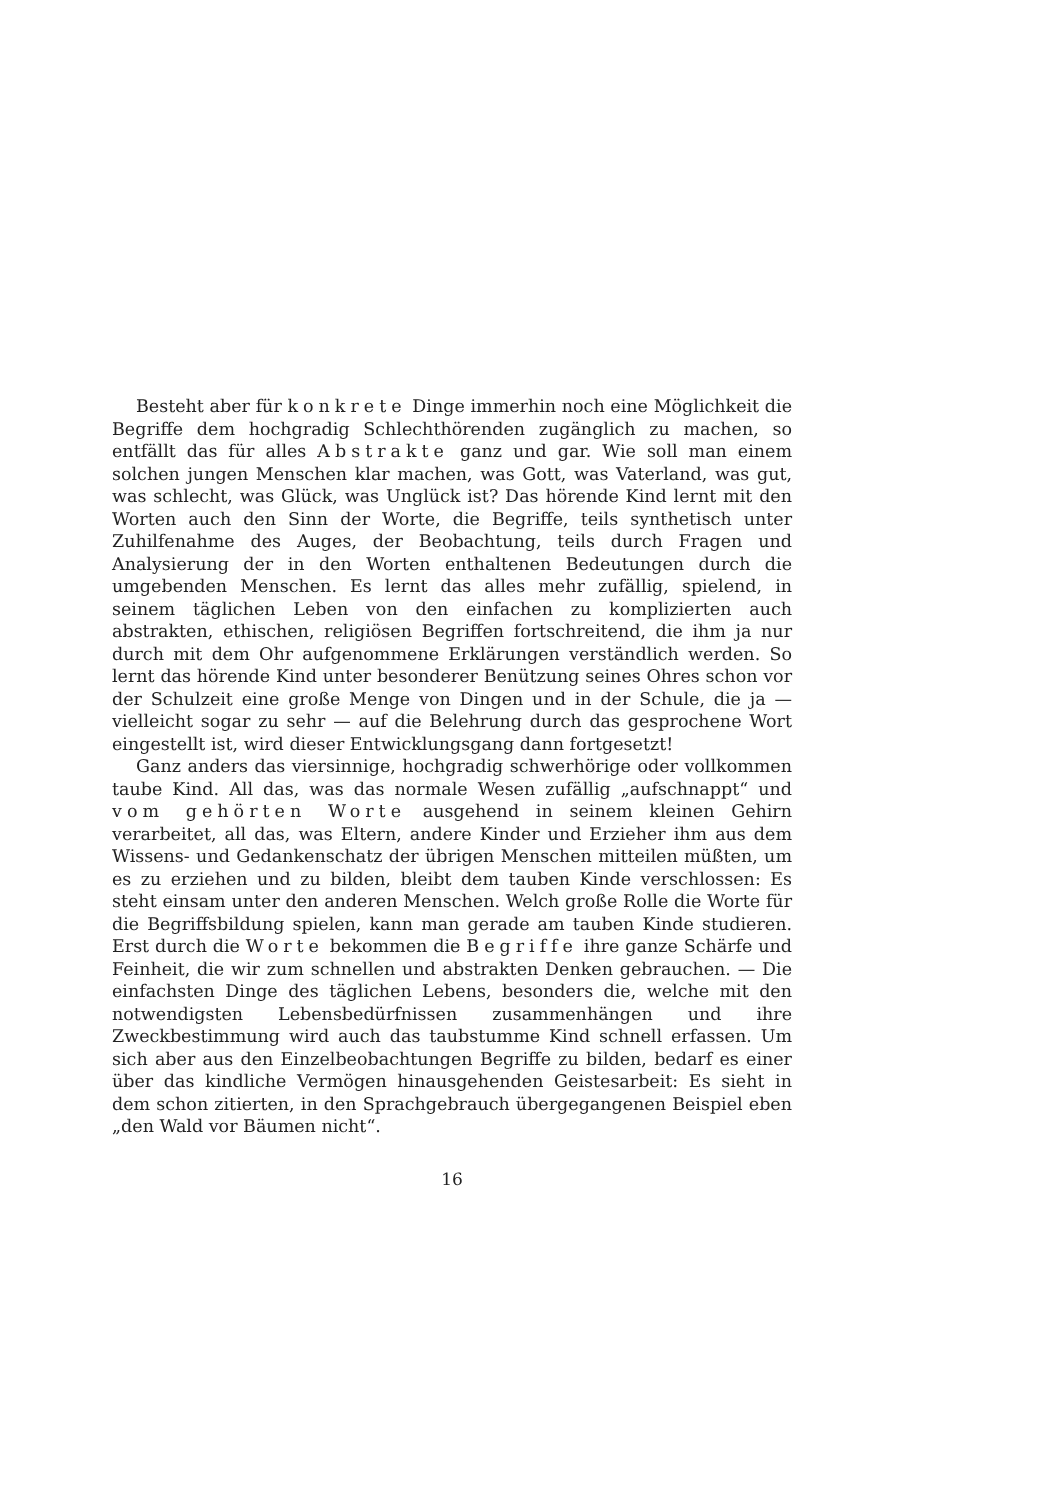Besteht aber für konkrete Dinge immerhin noch eine Möglichkeit die Begriffe dem hochgradig Schlechthörenden zugänglich zu machen, so entfällt das für alles Abstrakte ganz und gar. Wie soll man einem solchen jungen Menschen klar machen, was Gott, was Vaterland, was gut, was schlecht, was Glück, was Unglück ist? Das hörende Kind lernt mit den Worten auch den Sinn der Worte, die Begriffe, teils synthetisch unter Zuhilfenahme des Auges, der Beobachtung, teils durch Fragen und Analysierung der in den Worten enthaltenen Bedeutungen durch die umgebenden Menschen. Es lernt das alles mehr zufällig, spielend, in seinem täglichen Leben von den einfachen zu komplizierten auch abstrakten, ethischen, religiösen Begriffen fortschreitend, die ihm ja nur durch mit dem Ohr aufgenommene Erklärungen verständlich werden. So lernt das hörende Kind unter besonderer Benützung seines Ohres schon vor der Schulzeit eine große Menge von Dingen und in der Schule, die ja — vielleicht sogar zu sehr — auf die Belehrung durch das gesprochene Wort eingestellt ist, wird dieser Entwicklungsgang dann fortgesetzt!
Ganz anders das viersinnige, hochgradig schwerhörige oder vollkommen taube Kind. All das, was das normale Wesen zufällig „aufschnappt“ und vom gehörten Worte ausgehend in seinem kleinen Gehirn verarbeitet, all das, was Eltern, andere Kinder und Erzieher ihm aus dem Wissens- und Gedankenschatz der übrigen Menschen mitteilen müßten, um es zu erziehen und zu bilden, bleibt dem tauben Kinde verschlossen: Es steht einsam unter den anderen Menschen. Welch große Rolle die Worte für die Begriffsbildung spielen, kann man gerade am tauben Kinde studieren. Erst durch die Worte bekommen die Begriffe ihre ganze Schärfe und Feinheit, die wir zum schnellen und abstrakten Denken gebrauchen. — Die einfachsten Dinge des täglichen Lebens, besonders die, welche mit den notwendigsten Lebensbedürfnissen zusammenhängen und ihre Zweckbestimmung wird auch das taubstumme Kind schnell erfassen. Um sich aber aus den Einzelbeobachtungen Begriffe zu bilden, bedarf es einer über das kindliche Vermögen hinausgehenden Geistesarbeit: Es sieht in dem schon zitierten, in den Sprachgebrauch übergegangenen Beispiel eben „den Wald vor Bäumen nicht“.
16